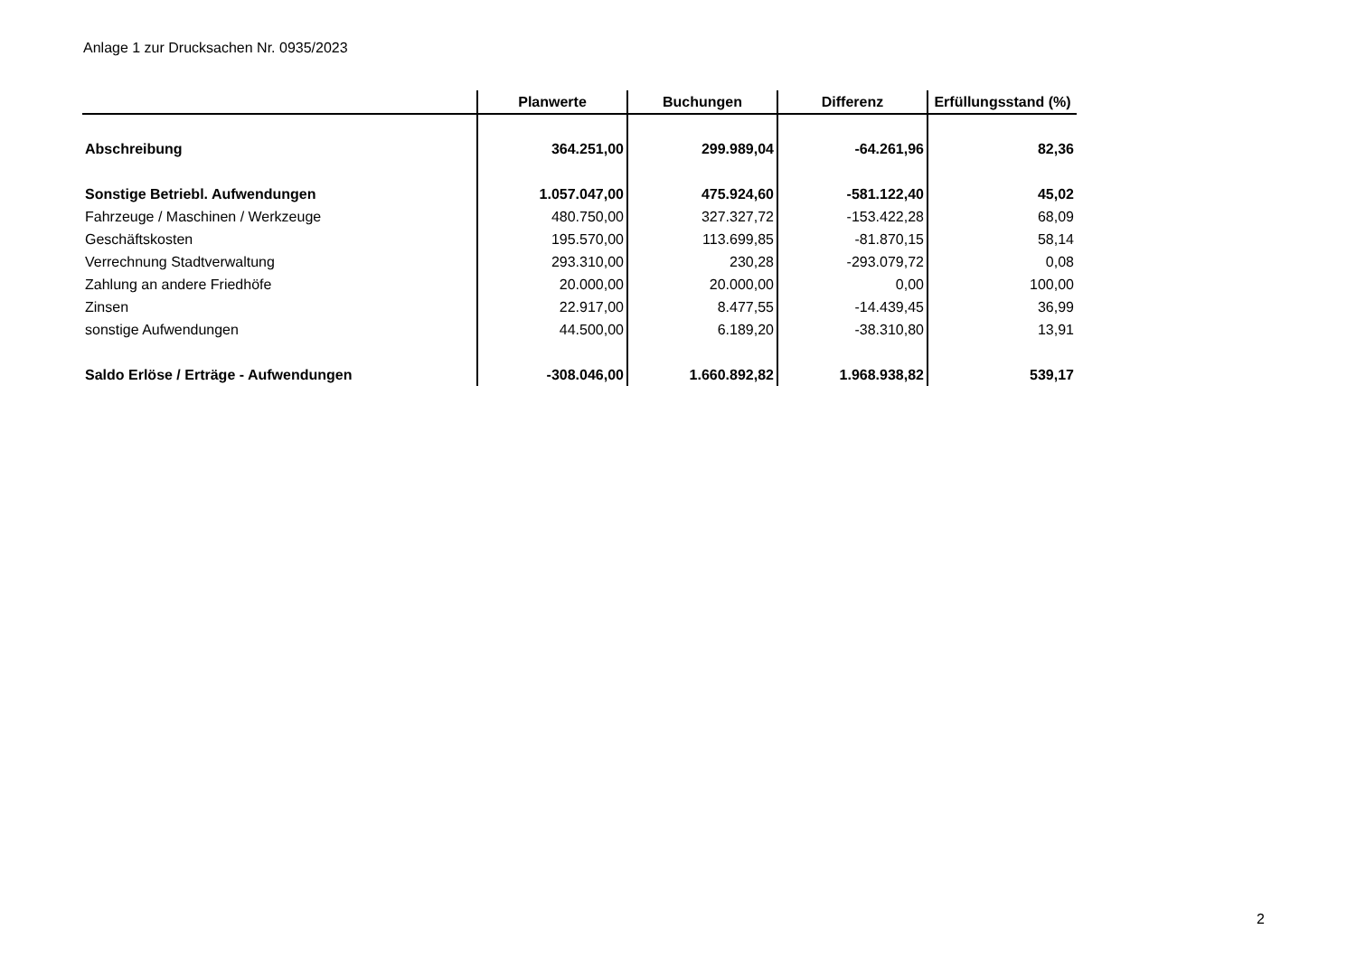Anlage 1 zur Drucksachen Nr. 0935/2023
| | Planwerte | Buchungen | Differenz | Erfüllungsstand (%) |
| --- | --- | --- | --- | --- |
| Abschreibung | 364.251,00 | 299.989,04 | -64.261,96 | 82,36 |
| Sonstige Betriebl. Aufwendungen | 1.057.047,00 | 475.924,60 | -581.122,40 | 45,02 |
| Fahrzeuge / Maschinen / Werkzeuge | 480.750,00 | 327.327,72 | -153.422,28 | 68,09 |
| Geschäftskosten | 195.570,00 | 113.699,85 | -81.870,15 | 58,14 |
| Verrechnung Stadtverwaltung | 293.310,00 | 230,28 | -293.079,72 | 0,08 |
| Zahlung an andere Friedhöfe | 20.000,00 | 20.000,00 | 0,00 | 100,00 |
| Zinsen | 22.917,00 | 8.477,55 | -14.439,45 | 36,99 |
| sonstige Aufwendungen | 44.500,00 | 6.189,20 | -38.310,80 | 13,91 |
| Saldo Erlöse / Erträge - Aufwendungen | -308.046,00 | 1.660.892,82 | 1.968.938,82 | 539,17 |
2